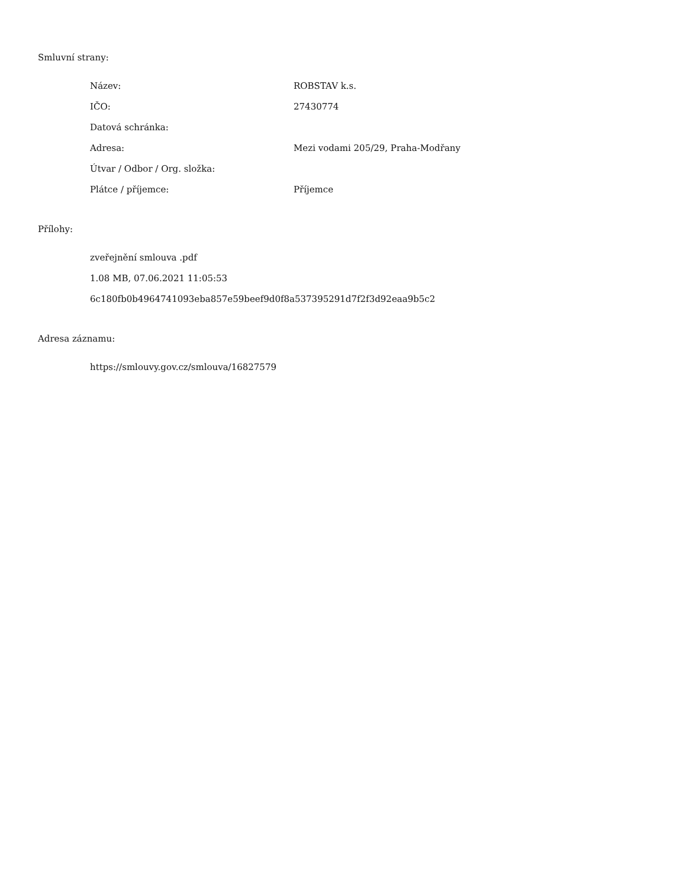Smluvní strany:
| Název: | ROBSTAV k.s. |
| IČO: | 27430774 |
| Datová schránka: | |
| Adresa: | Mezi vodami 205/29, Praha-Modřany |
| Útvar / Odbor / Org. složka: | |
| Plátce / příjemce: | Příjemce |
Přílohy:
zveřejnění smlouva .pdf
1.08 MB, 07.06.2021 11:05:53
6c180fb0b4964741093eba857e59beef9d0f8a537395291d7f2f3d92eaa9b5c2
Adresa záznamu:
https://smlouvy.gov.cz/smlouva/16827579